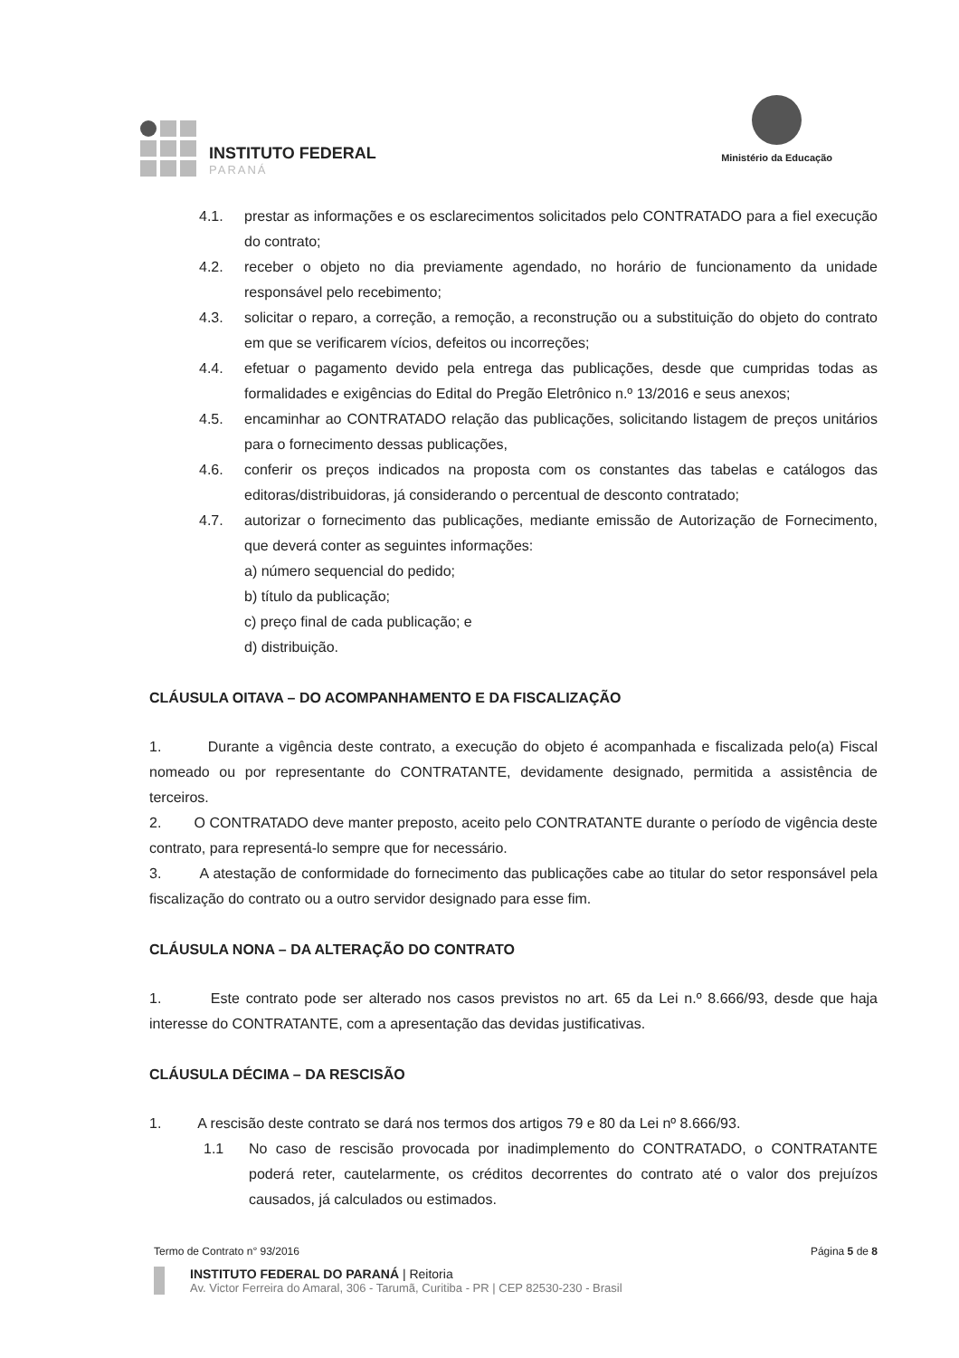INSTITUTO FEDERAL
PARANÁ
Ministério da Educação
4.1. prestar as informações e os esclarecimentos solicitados pelo CONTRATADO para a fiel execução do contrato;
4.2. receber o objeto no dia previamente agendado, no horário de funcionamento da unidade responsável pelo recebimento;
4.3. solicitar o reparo, a correção, a remoção, a reconstrução ou a substituição do objeto do contrato em que se verificarem vícios, defeitos ou incorreções;
4.4. efetuar o pagamento devido pela entrega das publicações, desde que cumpridas todas as formalidades e exigências do Edital do Pregão Eletrônico n.º 13/2016 e seus anexos;
4.5. encaminhar ao CONTRATADO relação das publicações, solicitando listagem de preços unitários para o fornecimento dessas publicações,
4.6. conferir os preços indicados na proposta com os constantes das tabelas e catálogos das editoras/distribuidoras, já considerando o percentual de desconto contratado;
4.7. autorizar o fornecimento das publicações, mediante emissão de Autorização de Fornecimento, que deverá conter as seguintes informações:
a) número sequencial do pedido;
b) título da publicação;
c) preço final de cada publicação; e
d) distribuição.
CLÁUSULA OITAVA – DO ACOMPANHAMENTO E DA FISCALIZAÇÃO
1. Durante a vigência deste contrato, a execução do objeto é acompanhada e fiscalizada pelo(a) Fiscal nomeado ou por representante do CONTRATANTE, devidamente designado, permitida a assistência de terceiros.
2. O CONTRATADO deve manter preposto, aceito pelo CONTRATANTE durante o período de vigência deste contrato, para representá-lo sempre que for necessário.
3. A atestação de conformidade do fornecimento das publicações cabe ao titular do setor responsável pela fiscalização do contrato ou a outro servidor designado para esse fim.
CLÁUSULA NONA – DA ALTERAÇÃO DO CONTRATO
1. Este contrato pode ser alterado nos casos previstos no art. 65 da Lei n.º 8.666/93, desde que haja interesse do CONTRATANTE, com a apresentação das devidas justificativas.
CLÁUSULA DÉCIMA – DA RESCISÃO
1. A rescisão deste contrato se dará nos termos dos artigos 79 e 80 da Lei nº 8.666/93.
1.1 No caso de rescisão provocada por inadimplemento do CONTRATADO, o CONTRATANTE poderá reter, cautelarmente, os créditos decorrentes do contrato até o valor dos prejuízos causados, já calculados ou estimados.
Termo de Contrato n° 93/2016 Página 5 de 8
INSTITUTO FEDERAL DO PARANÁ | Reitoria
Av. Victor Ferreira do Amaral, 306 - Tarumã, Curitiba - PR | CEP 82530-230 - Brasil